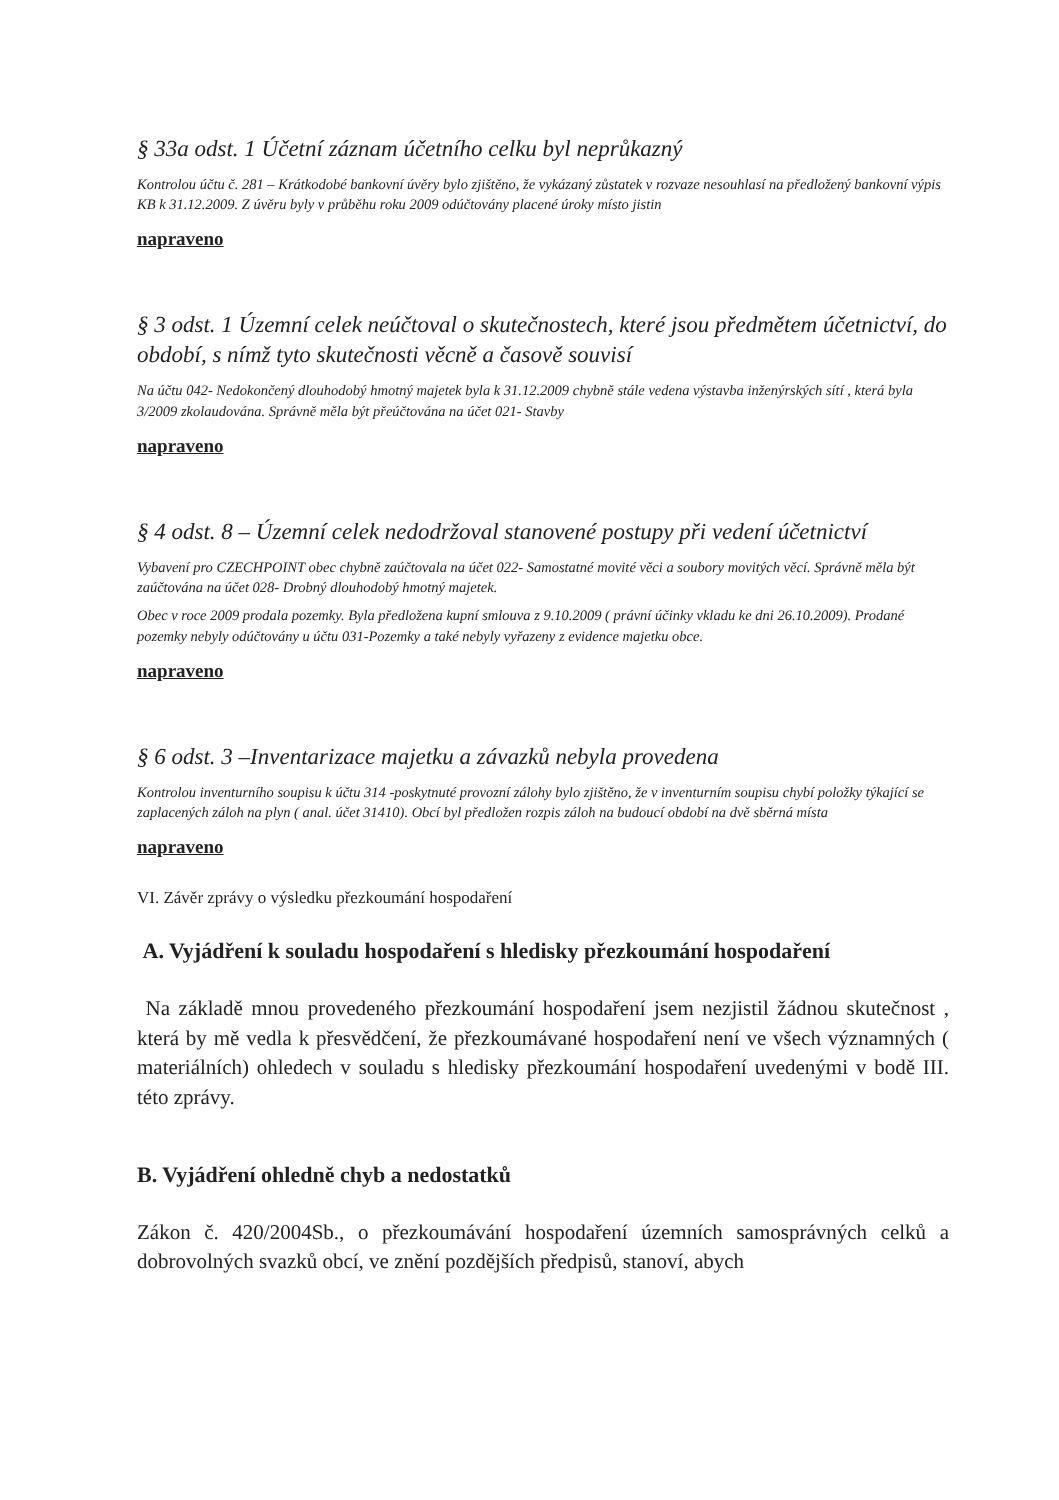§ 33a odst. 1 Účetní záznam účetního celku byl neprůkazný
Kontrolou účtu č. 281 – Krátkodobé bankovní úvěry bylo zjištěno, že vykázaný zůstatek v rozvaze nesouhlasí na předložený bankovní výpis KB k 31.12.2009. Z úvěru byly v průběhu roku 2009 odúčtovány placené úroky místo jistin
napraveno
§ 3 odst. 1 Územní celek neúčtoval o skutečnostech, které jsou předmětem účetnictví, do období, s nímž tyto skutečnosti věcně a časově souvisí
Na účtu 042- Nedokončený dlouhodobý hmotný majetek byla k 31.12.2009 chybně stále vedena výstavba inženýrských sítí , která byla 3/2009 zkolaudována. Správně měla být přeúčtována na účet 021- Stavby
napraveno
§ 4 odst. 8 – Územní celek nedodržoval stanovené postupy při vedení účetnictví
Vybavení pro CZECHPOINT obec chybně zaúčtovala na účet 022- Samostatné movité věci a soubory movitých věcí. Správně měla být zaúčtována na účet 028- Drobný dlouhodobý hmotný majetek.
Obec v roce 2009 prodala pozemky. Byla předložena kupní smlouva z 9.10.2009 ( právní účinky vkladu ke dni 26.10.2009). Prodané pozemky nebyly odúčtovány u účtu 031-Pozemky a také nebyly vyřazeny z evidence majetku obce.
napraveno
§ 6 odst. 3 –Inventarizace majetku a závazků nebyla provedena
Kontrolou inventurního soupisu k účtu 314 -poskytnuté provozní zálohy bylo zjištěno, že v inventurním soupisu chybí položky týkající se zaplacených záloh na plyn ( anal. účet 31410). Obcí byl předložen rozpis záloh na budoucí období na dvě sběrná místa
napraveno
VI. Závěr zprávy o výsledku přezkoumání hospodaření
A. Vyjádření k souladu hospodaření s hledisky přezkoumání hospodaření
Na základě mnou provedeného přezkoumání hospodaření jsem nezjistil žádnou skutečnost , která by mě vedla k přesvědčení, že přezkoumávané hospodaření není ve všech významných ( materiálních) ohledech v souladu s hledisky přezkoumání hospodaření uvedenými v bodě III. této zprávy.
B. Vyjádření ohledně chyb a nedostatků
Zákon č. 420/2004Sb., o přezkoumávání hospodaření územních samosprávných celků a dobrovolných svazků obcí, ve znění pozdějších předpisů, stanoví, abych